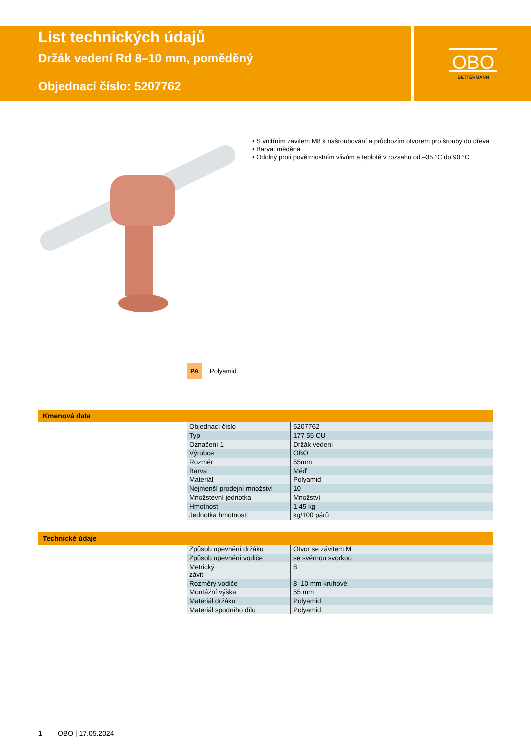List technických údajů
Držák vedení Rd 8–10 mm, poměděný
Objednací číslo: 5207762
OBO
BETTERMANN
• S vnitřním závitem M8 k našroubování a průchozím otvorem pro šrouby do dřeva
• Barva: měděná
• Odolný proti povětrnostním vlivům a teplotě v rozsahu od –35 °C do 90 °C
PA Polyamid
Kmenová data
| Objednací číslo | 5207762 |
| Typ | 177 55 CU |
| Označení 1 | Držák vedení |
| Výrobce | OBO |
| Rozměr | 55mm |
| Barva | Měď |
| Materiál | Polyamid |
| Nejmenší prodejní množství | 10 |
| Množstevní jednotka | Množství |
| Hmotnost | 1,45 kg |
| Jednotka hmotnosti | kg/100 párů |
Technické údaje
| Způsob upevnění držáku | Otvor se závitem M |
| Způsob upevnění vodiče | se svěrnou svorkou |
| Metrický závit | 8 |
| Rozměry vodiče | 8–10 mm kruhové |
| Montážní výška | 55 mm |
| Materiál držáku | Polyamid |
| Materiál spodního dílu | Polyamid |
1 OBO | 17.05.2024